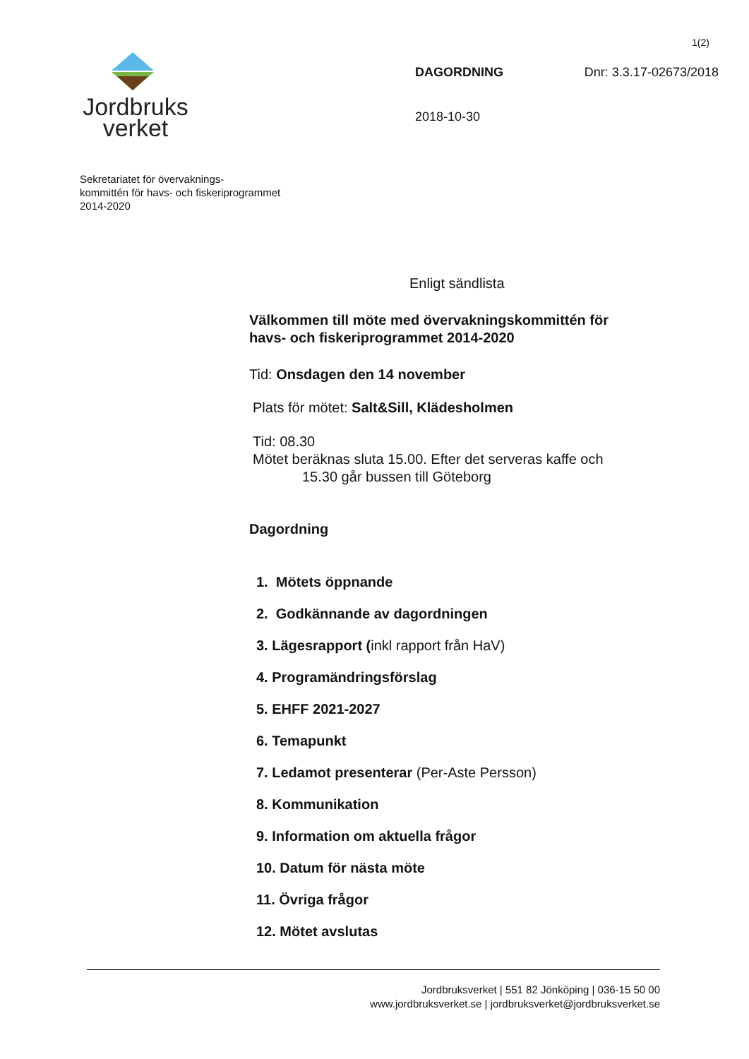1(2)
Jordbruks
verket
DAGORDNING Dnr: 3.3.17-02673/2018
2018-10-30
Sekretariatet för övervaknings-
kommittén för havs- och fiskeriprogrammet
2014-2020
Enligt sändlista
Välkommen till möte med övervakningskommittén för havs- och fiskeriprogrammet 2014-2020
Tid: Onsdagen den 14 november
Plats för mötet: Salt&Sill, Klädesholmen
Tid: 08.30
Mötet beräknas sluta 15.00. Efter det serveras kaffe och
15.30 går bussen till Göteborg
Dagordning
1. Mötets öppnande
2. Godkännande av dagordningen
3. Lägesrapport (inkl rapport från HaV)
4. Programändringsförslag
5. EHFF 2021-2027
6. Temapunkt
7. Ledamot presenterar (Per-Aste Persson)
8. Kommunikation
9. Information om aktuella frågor
10. Datum för nästa möte
11. Övriga frågor
12. Mötet avslutas
Jordbruksverket | 551 82 Jönköping | 036-15 50 00
www.jordbruksverket.se | jordbruksverket@jordbruksverket.se